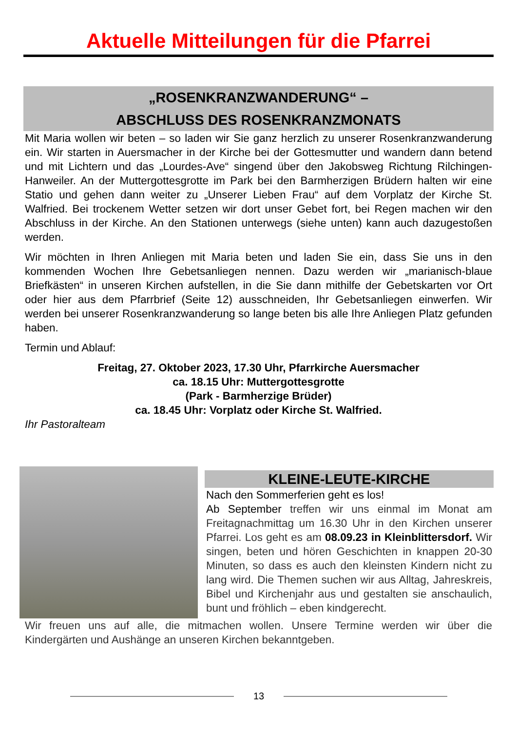Aktuelle Mitteilungen für die Pfarrei
„ROSENKRANZWANDERUNG“ –
ABSCHLUSS DES ROSENKRANZMONATS
Mit Maria wollen wir beten – so laden wir Sie ganz herzlich zu unserer Rosenkranzwanderung ein. Wir starten in Auersmacher in der Kirche bei der Gottesmutter und wandern dann betend und mit Lichtern und das „Lourdes-Ave“ singend über den Jakobsweg Richtung Rilchingen-Hanweiler. An der Muttergottesgrotte im Park bei den Barmherzigen Brüdern halten wir eine Statio und gehen dann weiter zu „Unserer Lieben Frau“ auf dem Vorplatz der Kirche St. Walfried. Bei trockenem Wetter setzen wir dort unser Gebet fort, bei Regen machen wir den Abschluss in der Kirche. An den Stationen unterwegs (siehe unten) kann auch dazugestoßen werden.
Wir möchten in Ihren Anliegen mit Maria beten und laden Sie ein, dass Sie uns in den kommenden Wochen Ihre Gebetsanliegen nennen. Dazu werden wir „marianisch-blaue Briefkästen“ in unseren Kirchen aufstellen, in die Sie dann mithilfe der Gebetskarten vor Ort oder hier aus dem Pfarrbrief (Seite 12) ausschneiden, Ihr Gebetsanliegen einwerfen. Wir werden bei unserer Rosenkranzwanderung so lange beten bis alle Ihre Anliegen Platz gefunden haben.
Termin und Ablauf:
Freitag, 27. Oktober 2023, 17.30 Uhr, Pfarrkirche Auersmacher
ca. 18.15 Uhr: Muttergottesgrotte
(Park - Barmherzige Brüder)
ca. 18.45 Uhr: Vorplatz oder Kirche St. Walfried.
Ihr Pastoralteam
KLEINE-LEUTE-KIRCHE
Nach den Sommerferien geht es los!
Ab September treffen wir uns einmal im Monat am Freitagnachmittag um 16.30 Uhr in den Kirchen unserer Pfarrei. Los geht es am 08.09.23 in Kleinblittersdorf. Wir singen, beten und hören Geschichten in knappen 20-30 Minuten, so dass es auch den kleinsten Kindern nicht zu lang wird. Die Themen suchen wir aus Alltag, Jahreskreis, Bibel und Kirchenjahr aus und gestalten sie anschaulich, bunt und fröhlich – eben kindgerecht.
Wir freuen uns auf alle, die mitmachen wollen. Unsere Termine werden wir über die Kindergärten und Aushänge an unseren Kirchen bekanntgeben.
13